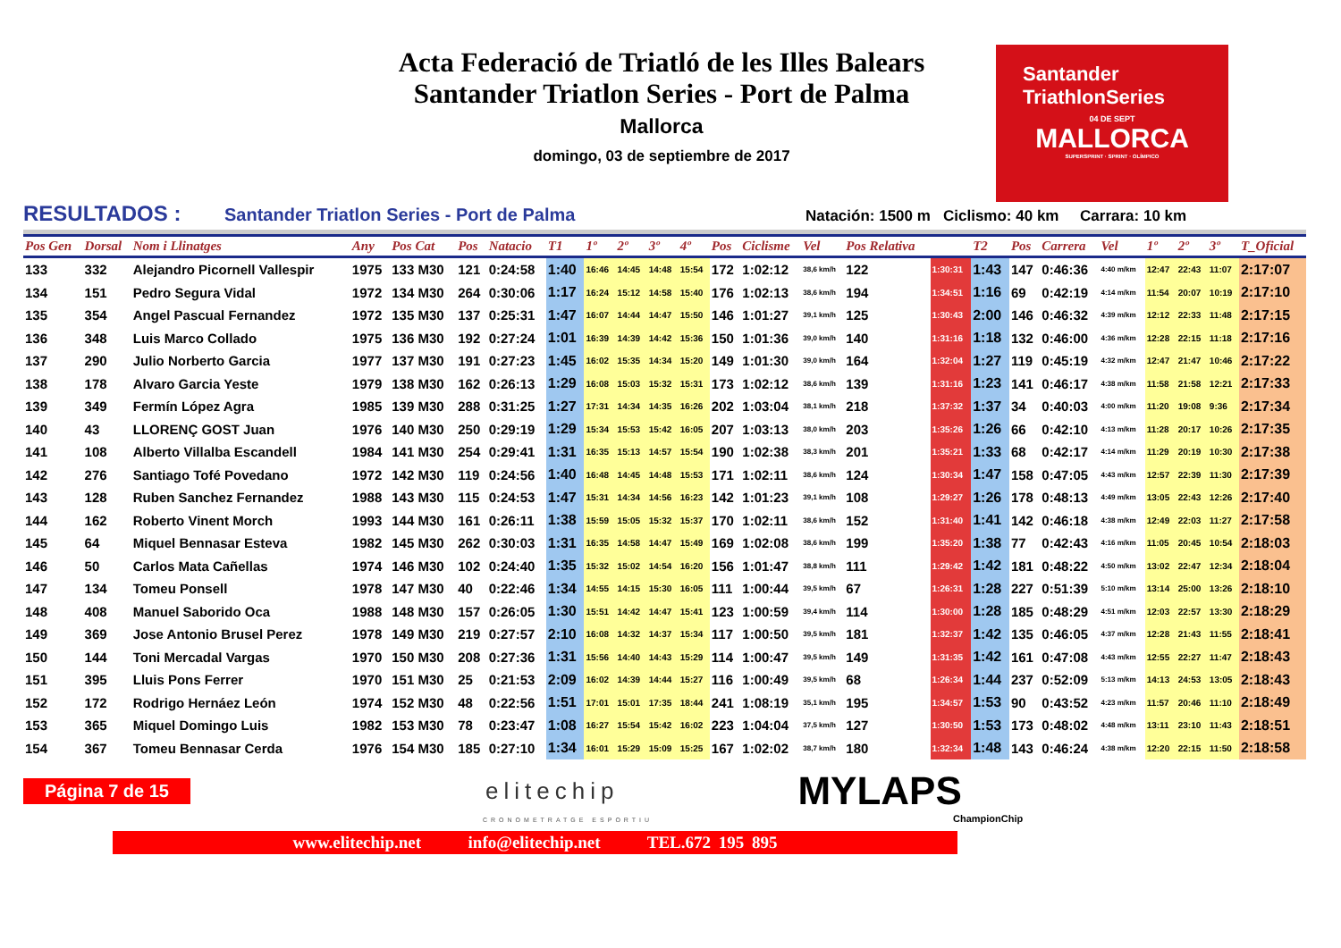Acta Federació de Triatló de les Illes Balears
Santander Triatlon Series - Port de Palma
Mallorca
domingo, 03 de septiembre de 2017
Santander
TriathlonSeries
04 DE SEPT
MALLORCA
SUPERSPRINT · SPRINT · OLÍMPICO
RESULTADOS : Santander Triatlon Series - Port de Palma Natación: 1500 m Ciclismo: 40 km Carrara: 10 km
| Pos Gen | Dorsal | Nom i Llinatges | Any | Pos Cat | Pos | Natacio | T1 | 1º | 2º | 3º | 4º | Pos | Ciclisme | Vel | Pos Relativa | | T2 | Pos | Carrera | Vel | 1º | 2º | 3º | T_Oficial |
| --- | --- | --- | --- | --- | --- | --- | --- | --- | --- | --- | --- | --- | --- | --- | --- | --- | --- | --- | --- | --- | --- | --- | --- | --- |
| 133 | 332 | Alejandro Picornell Vallespir | 1975 | 133 M30 | 121 | 0:24:58 | 1:40 | 16:46 | 14:45 | 14:48 | 15:54 | 172 | 1:02:12 | 38,6 km/h | 122 | 1:30:31 | 1:43 | 147 | 0:46:36 | 4:40 m/km | 12:47 | 22:43 | 11:07 | 2:17:07 |
| 134 | 151 | Pedro Segura Vidal | 1972 | 134 M30 | 264 | 0:30:06 | 1:17 | 16:24 | 15:12 | 14:58 | 15:40 | 176 | 1:02:13 | 38,6 km/h | 194 | 1:34:51 | 1:16 | 69 | 0:42:19 | 4:14 m/km | 11:54 | 20:07 | 10:19 | 2:17:10 |
| 135 | 354 | Angel Pascual Fernandez | 1972 | 135 M30 | 137 | 0:25:31 | 1:47 | 16:07 | 14:44 | 14:47 | 15:50 | 146 | 1:01:27 | 39,1 km/h | 125 | 1:30:43 | 2:00 | 146 | 0:46:32 | 4:39 m/km | 12:12 | 22:33 | 11:48 | 2:17:15 |
| 136 | 348 | Luis Marco Collado | 1975 | 136 M30 | 192 | 0:27:24 | 1:01 | 16:39 | 14:39 | 14:42 | 15:36 | 150 | 1:01:36 | 39,0 km/h | 140 | 1:31:16 | 1:18 | 132 | 0:46:00 | 4:36 m/km | 12:28 | 22:15 | 11:18 | 2:17:16 |
| 137 | 290 | Julio Norberto Garcia | 1977 | 137 M30 | 191 | 0:27:23 | 1:45 | 16:02 | 15:35 | 14:34 | 15:20 | 149 | 1:01:30 | 39,0 km/h | 164 | 1:32:04 | 1:27 | 119 | 0:45:19 | 4:32 m/km | 12:47 | 21:47 | 10:46 | 2:17:22 |
| 138 | 178 | Alvaro Garcia Yeste | 1979 | 138 M30 | 162 | 0:26:13 | 1:29 | 16:08 | 15:03 | 15:32 | 15:31 | 173 | 1:02:12 | 38,6 km/h | 139 | 1:31:16 | 1:23 | 141 | 0:46:17 | 4:38 m/km | 11:58 | 21:58 | 12:21 | 2:17:33 |
| 139 | 349 | Fermín López Agra | 1985 | 139 M30 | 288 | 0:31:25 | 1:27 | 17:31 | 14:34 | 14:35 | 16:26 | 202 | 1:03:04 | 38,1 km/h | 218 | 1:37:32 | 1:37 | 34 | 0:40:03 | 4:00 m/km | 11:20 | 19:08 | 9:36 | 2:17:34 |
| 140 | 43 | LLORENÇ GOST Juan | 1976 | 140 M30 | 250 | 0:29:19 | 1:29 | 15:34 | 15:53 | 15:42 | 16:05 | 207 | 1:03:13 | 38,0 km/h | 203 | 1:35:26 | 1:26 | 66 | 0:42:10 | 4:13 m/km | 11:28 | 20:17 | 10:26 | 2:17:35 |
| 141 | 108 | Alberto Villalba Escandell | 1984 | 141 M30 | 254 | 0:29:41 | 1:31 | 16:35 | 15:13 | 14:57 | 15:54 | 190 | 1:02:38 | 38,3 km/h | 201 | 1:35:21 | 1:33 | 68 | 0:42:17 | 4:14 m/km | 11:29 | 20:19 | 10:30 | 2:17:38 |
| 142 | 276 | Santiago Tofé Povedano | 1972 | 142 M30 | 119 | 0:24:56 | 1:40 | 16:48 | 14:45 | 14:48 | 15:53 | 171 | 1:02:11 | 38,6 km/h | 124 | 1:30:34 | 1:47 | 158 | 0:47:05 | 4:43 m/km | 12:57 | 22:39 | 11:30 | 2:17:39 |
| 143 | 128 | Ruben Sanchez Fernandez | 1988 | 143 M30 | 115 | 0:24:53 | 1:47 | 15:31 | 14:34 | 14:56 | 16:23 | 142 | 1:01:23 | 39,1 km/h | 108 | 1:29:27 | 1:26 | 178 | 0:48:13 | 4:49 m/km | 13:05 | 22:43 | 12:26 | 2:17:40 |
| 144 | 162 | Roberto Vinent Morch | 1993 | 144 M30 | 161 | 0:26:11 | 1:38 | 15:59 | 15:05 | 15:32 | 15:37 | 170 | 1:02:11 | 38,6 km/h | 152 | 1:31:40 | 1:41 | 142 | 0:46:18 | 4:38 m/km | 12:49 | 22:03 | 11:27 | 2:17:58 |
| 145 | 64 | Miquel Bennasar Esteva | 1982 | 145 M30 | 262 | 0:30:03 | 1:31 | 16:35 | 14:58 | 14:47 | 15:49 | 169 | 1:02:08 | 38,6 km/h | 199 | 1:35:20 | 1:38 | 77 | 0:42:43 | 4:16 m/km | 11:05 | 20:45 | 10:54 | 2:18:03 |
| 146 | 50 | Carlos Mata Cañellas | 1974 | 146 M30 | 102 | 0:24:40 | 1:35 | 15:32 | 15:02 | 14:54 | 16:20 | 156 | 1:01:47 | 38,8 km/h | 111 | 1:29:42 | 1:42 | 181 | 0:48:22 | 4:50 m/km | 13:02 | 22:47 | 12:34 | 2:18:04 |
| 147 | 134 | Tomeu Ponsell | 1978 | 147 M30 | 40 | 0:22:46 | 1:34 | 14:55 | 14:15 | 15:30 | 16:05 | 111 | 1:00:44 | 39,5 km/h | 67 | 1:26:31 | 1:28 | 227 | 0:51:39 | 5:10 m/km | 13:14 | 25:00 | 13:26 | 2:18:10 |
| 148 | 408 | Manuel Saborido Oca | 1988 | 148 M30 | 157 | 0:26:05 | 1:30 | 15:51 | 14:42 | 14:47 | 15:41 | 123 | 1:00:59 | 39,4 km/h | 114 | 1:30:00 | 1:28 | 185 | 0:48:29 | 4:51 m/km | 12:03 | 22:57 | 13:30 | 2:18:29 |
| 149 | 369 | Jose Antonio Brusel Perez | 1978 | 149 M30 | 219 | 0:27:57 | 2:10 | 16:08 | 14:32 | 14:37 | 15:34 | 117 | 1:00:50 | 39,5 km/h | 181 | 1:32:37 | 1:42 | 135 | 0:46:05 | 4:37 m/km | 12:28 | 21:43 | 11:55 | 2:18:41 |
| 150 | 144 | Toni Mercadal Vargas | 1970 | 150 M30 | 208 | 0:27:36 | 1:31 | 15:56 | 14:40 | 14:43 | 15:29 | 114 | 1:00:47 | 39,5 km/h | 149 | 1:31:35 | 1:42 | 161 | 0:47:08 | 4:43 m/km | 12:55 | 22:27 | 11:47 | 2:18:43 |
| 151 | 395 | Lluis Pons Ferrer | 1970 | 151 M30 | 25 | 0:21:53 | 2:09 | 16:02 | 14:39 | 14:44 | 15:27 | 116 | 1:00:49 | 39,5 km/h | 68 | 1:26:34 | 1:44 | 237 | 0:52:09 | 5:13 m/km | 14:13 | 24:53 | 13:05 | 2:18:43 |
| 152 | 172 | Rodrigo Hernáez León | 1974 | 152 M30 | 48 | 0:22:56 | 1:51 | 17:01 | 15:01 | 17:35 | 18:44 | 241 | 1:08:19 | 35,1 km/h | 195 | 1:34:57 | 1:53 | 90 | 0:43:52 | 4:23 m/km | 11:57 | 20:46 | 11:10 | 2:18:49 |
| 153 | 365 | Miquel Domingo Luis | 1982 | 153 M30 | 78 | 0:23:47 | 1:08 | 16:27 | 15:54 | 15:42 | 16:02 | 223 | 1:04:04 | 37,5 km/h | 127 | 1:30:50 | 1:53 | 173 | 0:48:02 | 4:48 m/km | 13:11 | 23:10 | 11:43 | 2:18:51 |
| 154 | 367 | Tomeu Bennasar Cerda | 1976 | 154 M30 | 185 | 0:27:10 | 1:34 | 16:01 | 15:29 | 15:09 | 15:25 | 167 | 1:02:02 | 38,7 km/h | 180 | 1:32:34 | 1:48 | 143 | 0:46:24 | 4:38 m/km | 12:20 | 22:15 | 11:50 | 2:18:58 |
Página 7 de 15 elitechip MYLAPS
CRONOMETRATGE ESPORTIU ChampionChip
www.elitechip.net info@elitechip.net TEL.672 195 895